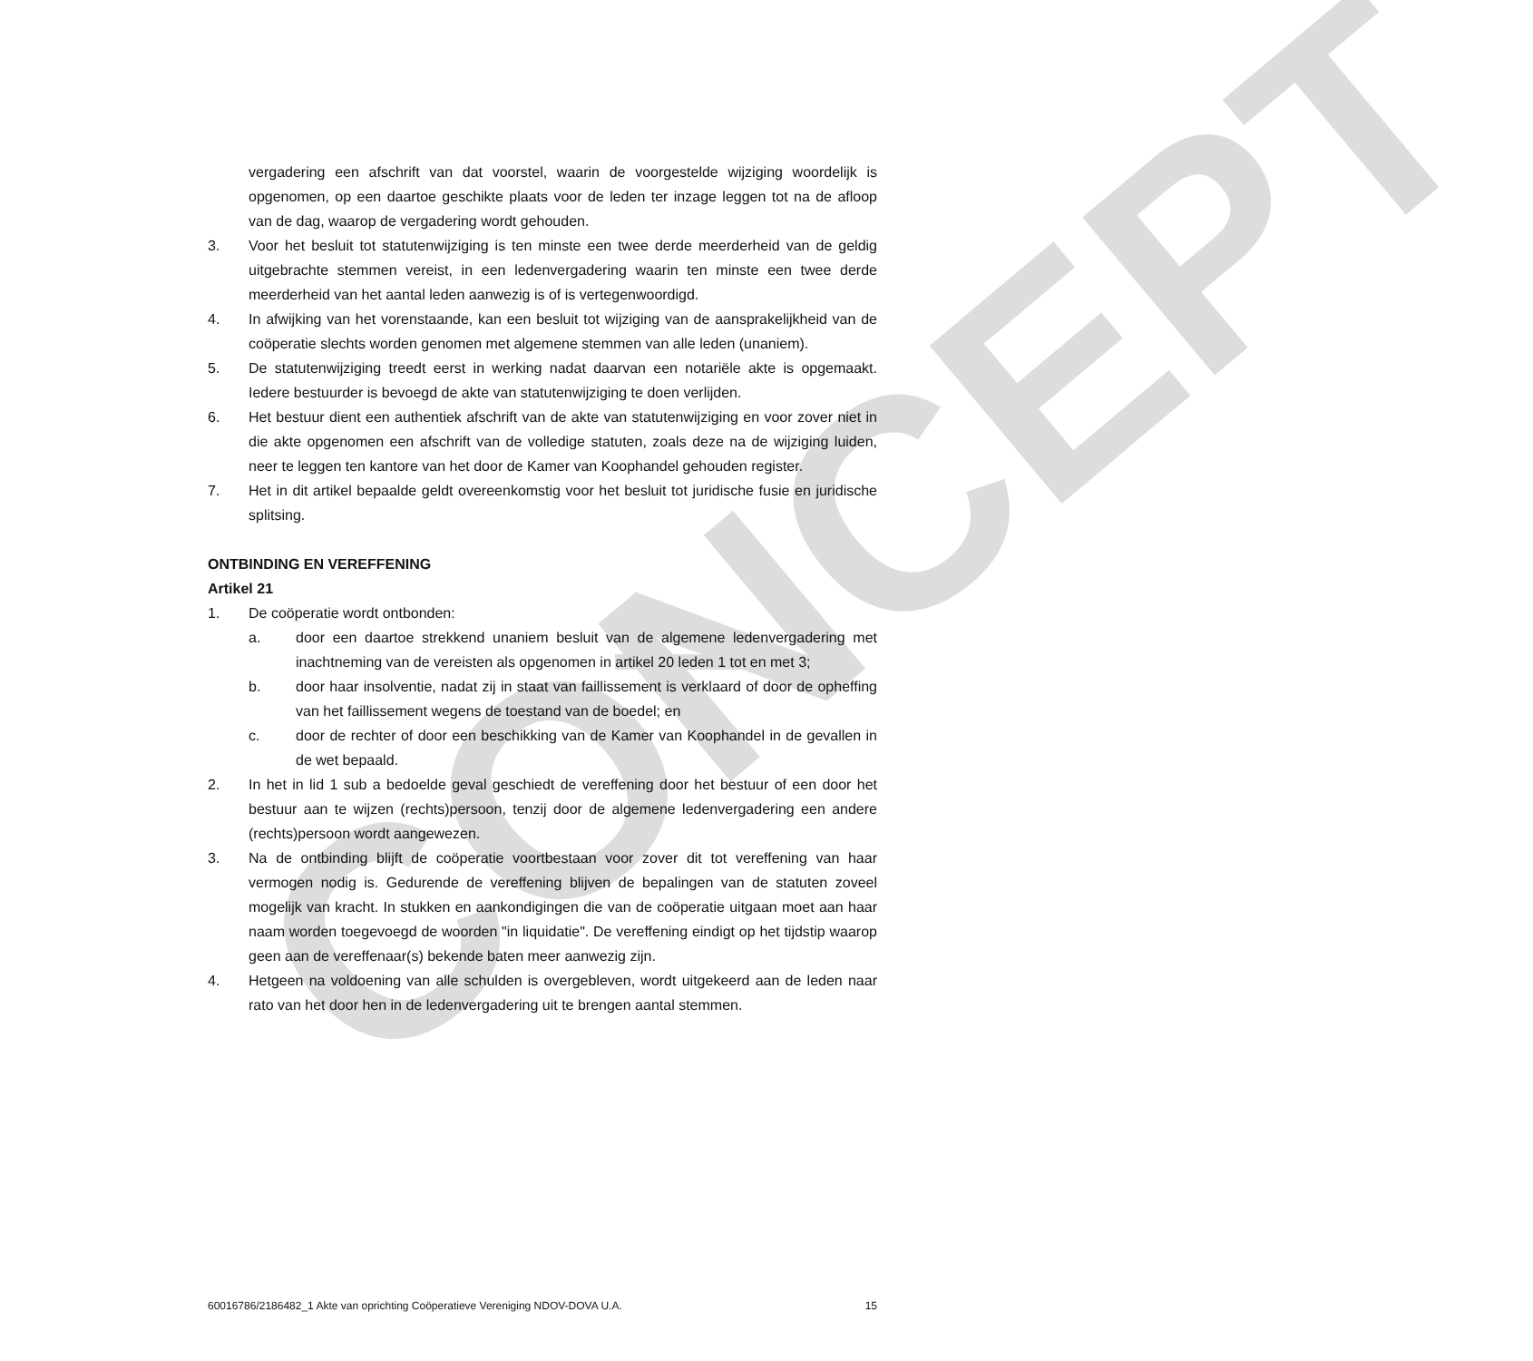CONCEPT
vergadering een afschrift van dat voorstel, waarin de voorgestelde wijziging woordelijk is opgenomen, op een daartoe geschikte plaats voor de leden ter inzage leggen tot na de afloop van de dag, waarop de vergadering wordt gehouden.
3. Voor het besluit tot statutenwijziging is ten minste een twee derde meerderheid van de geldig uitgebrachte stemmen vereist, in een ledenvergadering waarin ten minste een twee derde meerderheid van het aantal leden aanwezig is of is vertegenwoordigd.
4. In afwijking van het vorenstaande, kan een besluit tot wijziging van de aansprakelijkheid van de coöperatie slechts worden genomen met algemene stemmen van alle leden (unaniem).
5. De statutenwijziging treedt eerst in werking nadat daarvan een notariële akte is opgemaakt. Iedere bestuurder is bevoegd de akte van statutenwijziging te doen verlijden.
6. Het bestuur dient een authentiek afschrift van de akte van statutenwijziging en voor zover niet in die akte opgenomen een afschrift van de volledige statuten, zoals deze na de wijziging luiden, neer te leggen ten kantore van het door de Kamer van Koophandel gehouden register.
7. Het in dit artikel bepaalde geldt overeenkomstig voor het besluit tot juridische fusie en juridische splitsing.
ONTBINDING EN VEREFFENING
Artikel 21
1. De coöperatie wordt ontbonden:
a. door een daartoe strekkend unaniem besluit van de algemene ledenvergadering met inachtneming van de vereisten als opgenomen in artikel 20 leden 1 tot en met 3;
b. door haar insolventie, nadat zij in staat van faillissement is verklaard of door de opheffing van het faillissement wegens de toestand van de boedel; en
c. door de rechter of door een beschikking van de Kamer van Koophandel in de gevallen in de wet bepaald.
2. In het in lid 1 sub a bedoelde geval geschiedt de vereffening door het bestuur of een door het bestuur aan te wijzen (rechts)persoon, tenzij door de algemene ledenvergadering een andere (rechts)persoon wordt aangewezen.
3. Na de ontbinding blijft de coöperatie voortbestaan voor zover dit tot vereffening van haar vermogen nodig is. Gedurende de vereffening blijven de bepalingen van de statuten zoveel mogelijk van kracht. In stukken en aankondigingen die van de coöperatie uitgaan moet aan haar naam worden toegevoegd de woorden "in liquidatie". De vereffening eindigt op het tijdstip waarop geen aan de vereffenaar(s) bekende baten meer aanwezig zijn.
4. Hetgeen na voldoening van alle schulden is overgebleven, wordt uitgekeerd aan de leden naar rato van het door hen in de ledenvergadering uit te brengen aantal stemmen.
60016786/2186482_1 Akte van oprichting Coöperatieve Vereniging NDOV-DOVA U.A. 15